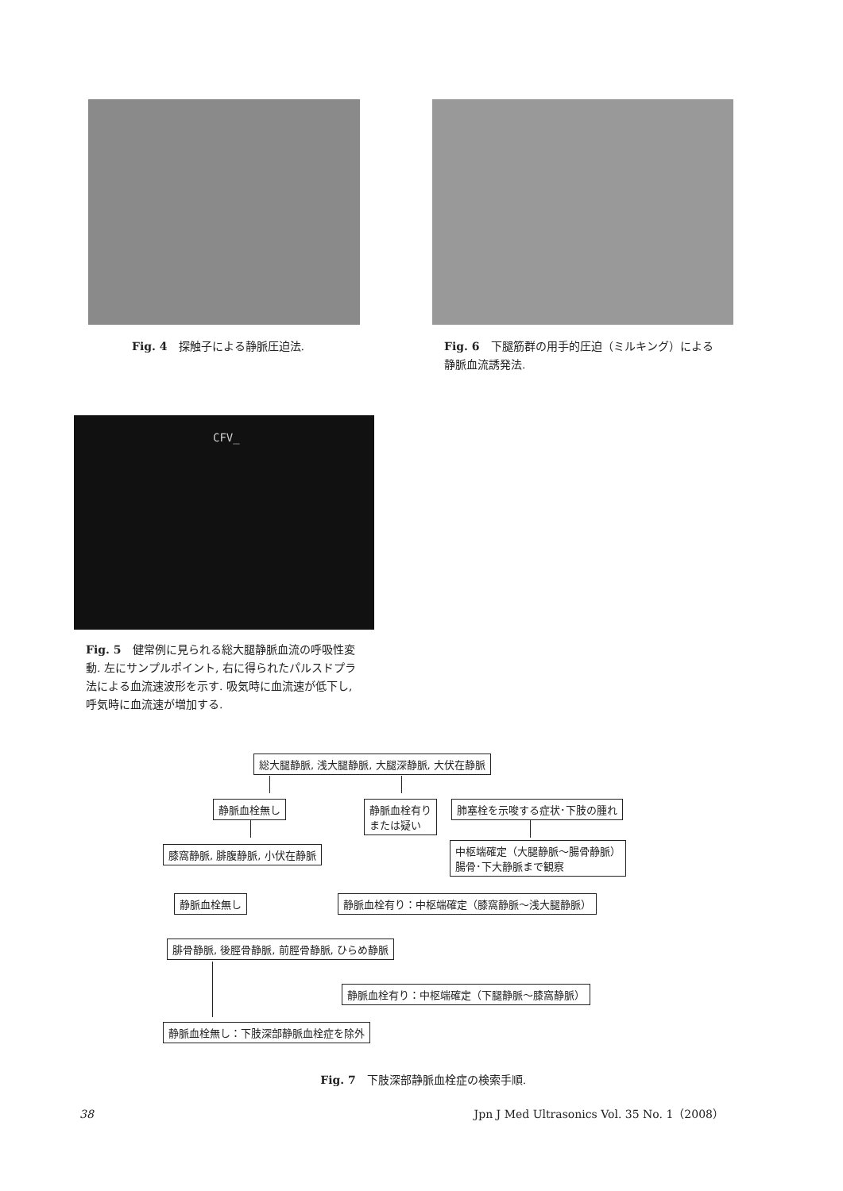Fig. 4　探触子による静脈圧迫法. Fig. 6　下腿筋群の用手的圧迫（ミルキング）による静脈血流誘発法.
CFV_
Fig. 5　健常例に見られる総大腿静脈血流の呼吸性変動. 左にサンプルポイント, 右に得られたパルスドプラ法による血流速波形を示す. 吸気時に血流速が低下し, 呼気時に血流速が増加する.
総大腿静脈, 浅大腿静脈, 大腿深静脈, 大伏在静脈
静脈血栓無し
静脈血栓有り
または疑い
肺塞栓を示唆する症状･下肢の腫れ
膝窩静脈, 腓腹静脈, 小伏在静脈
中枢端確定（大腿静脈～腸骨静脈）
腸骨･下大静脈まで観察
静脈血栓無し
静脈血栓有り：中枢端確定（膝窩静脈～浅大腿静脈）
腓骨静脈, 後脛骨静脈, 前脛骨静脈, ひらめ静脈
静脈血栓有り：中枢端確定（下腿静脈～膝窩静脈）
静脈血栓無し：下肢深部静脈血栓症を除外
Fig. 7　下肢深部静脈血栓症の検索手順.
38 Jpn J Med Ultrasonics Vol. 35 No. 1（2008）